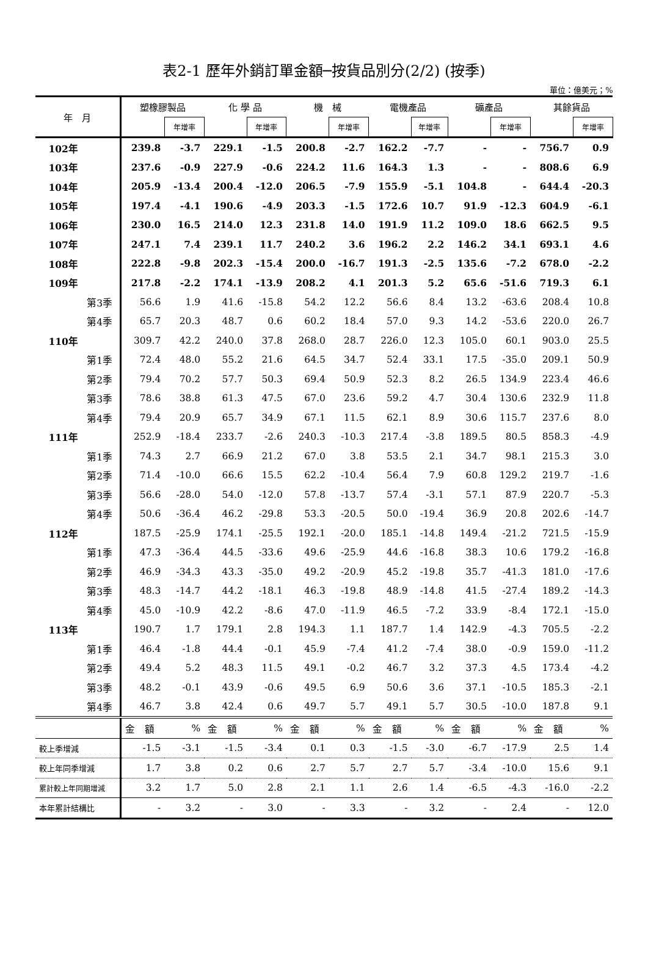表2-1 歷年外銷訂單金額─按貨品別分(2/2) (按季)
單位：億美元；%
| 年 月 | 塑橡膠製品 | | 化 學 品 | | 機 械 | | 電機產品 | | 礦產品 | | 其餘貨品 | |
| --- | --- | --- | --- | --- | --- | --- | --- | --- | --- | --- | --- | --- |
| | | 年增率 | | 年增率 | | 年增率 | | 年增率 | | 年增率 | | 年增率 |
| 102年 | 239.8 | -3.7 | 229.1 | -1.5 | 200.8 | -2.7 | 162.2 | -7.7 | - | - | 756.7 | 0.9 |
| 103年 | 237.6 | -0.9 | 227.9 | -0.6 | 224.2 | 11.6 | 164.3 | 1.3 | - | - | 808.6 | 6.9 |
| 104年 | 205.9 | -13.4 | 200.4 | -12.0 | 206.5 | -7.9 | 155.9 | -5.1 | 104.8 | - | 644.4 | -20.3 |
| 105年 | 197.4 | -4.1 | 190.6 | -4.9 | 203.3 | -1.5 | 172.6 | 10.7 | 91.9 | -12.3 | 604.9 | -6.1 |
| 106年 | 230.0 | 16.5 | 214.0 | 12.3 | 231.8 | 14.0 | 191.9 | 11.2 | 109.0 | 18.6 | 662.5 | 9.5 |
| 107年 | 247.1 | 7.4 | 239.1 | 11.7 | 240.2 | 3.6 | 196.2 | 2.2 | 146.2 | 34.1 | 693.1 | 4.6 |
| 108年 | 222.8 | -9.8 | 202.3 | -15.4 | 200.0 | -16.7 | 191.3 | -2.5 | 135.6 | -7.2 | 678.0 | -2.2 |
| 109年 | 217.8 | -2.2 | 174.1 | -13.9 | 208.2 | 4.1 | 201.3 | 5.2 | 65.6 | -51.6 | 719.3 | 6.1 |
| 第3季 | 56.6 | 1.9 | 41.6 | -15.8 | 54.2 | 12.2 | 56.6 | 8.4 | 13.2 | -63.6 | 208.4 | 10.8 |
| 第4季 | 65.7 | 20.3 | 48.7 | 0.6 | 60.2 | 18.4 | 57.0 | 9.3 | 14.2 | -53.6 | 220.0 | 26.7 |
| 110年 | 309.7 | 42.2 | 240.0 | 37.8 | 268.0 | 28.7 | 226.0 | 12.3 | 105.0 | 60.1 | 903.0 | 25.5 |
| 第1季 | 72.4 | 48.0 | 55.2 | 21.6 | 64.5 | 34.7 | 52.4 | 33.1 | 17.5 | -35.0 | 209.1 | 50.9 |
| 第2季 | 79.4 | 70.2 | 57.7 | 50.3 | 69.4 | 50.9 | 52.3 | 8.2 | 26.5 | 134.9 | 223.4 | 46.6 |
| 第3季 | 78.6 | 38.8 | 61.3 | 47.5 | 67.0 | 23.6 | 59.2 | 4.7 | 30.4 | 130.6 | 232.9 | 11.8 |
| 第4季 | 79.4 | 20.9 | 65.7 | 34.9 | 67.1 | 11.5 | 62.1 | 8.9 | 30.6 | 115.7 | 237.6 | 8.0 |
| 111年 | 252.9 | -18.4 | 233.7 | -2.6 | 240.3 | -10.3 | 217.4 | -3.8 | 189.5 | 80.5 | 858.3 | -4.9 |
| 第1季 | 74.3 | 2.7 | 66.9 | 21.2 | 67.0 | 3.8 | 53.5 | 2.1 | 34.7 | 98.1 | 215.3 | 3.0 |
| 第2季 | 71.4 | -10.0 | 66.6 | 15.5 | 62.2 | -10.4 | 56.4 | 7.9 | 60.8 | 129.2 | 219.7 | -1.6 |
| 第3季 | 56.6 | -28.0 | 54.0 | -12.0 | 57.8 | -13.7 | 57.4 | -3.1 | 57.1 | 87.9 | 220.7 | -5.3 |
| 第4季 | 50.6 | -36.4 | 46.2 | -29.8 | 53.3 | -20.5 | 50.0 | -19.4 | 36.9 | 20.8 | 202.6 | -14.7 |
| 112年 | 187.5 | -25.9 | 174.1 | -25.5 | 192.1 | -20.0 | 185.1 | -14.8 | 149.4 | -21.2 | 721.5 | -15.9 |
| 第1季 | 47.3 | -36.4 | 44.5 | -33.6 | 49.6 | -25.9 | 44.6 | -16.8 | 38.3 | 10.6 | 179.2 | -16.8 |
| 第2季 | 46.9 | -34.3 | 43.3 | -35.0 | 49.2 | -20.9 | 45.2 | -19.8 | 35.7 | -41.3 | 181.0 | -17.6 |
| 第3季 | 48.3 | -14.7 | 44.2 | -18.1 | 46.3 | -19.8 | 48.9 | -14.8 | 41.5 | -27.4 | 189.2 | -14.3 |
| 第4季 | 45.0 | -10.9 | 42.2 | -8.6 | 47.0 | -11.9 | 46.5 | -7.2 | 33.9 | -8.4 | 172.1 | -15.0 |
| 113年 | 190.7 | 1.7 | 179.1 | 2.8 | 194.3 | 1.1 | 187.7 | 1.4 | 142.9 | -4.3 | 705.5 | -2.2 |
| 第1季 | 46.4 | -1.8 | 44.4 | -0.1 | 45.9 | -7.4 | 41.2 | -7.4 | 38.0 | -0.9 | 159.0 | -11.2 |
| 第2季 | 49.4 | 5.2 | 48.3 | 11.5 | 49.1 | -0.2 | 46.7 | 3.2 | 37.3 | 4.5 | 173.4 | -4.2 |
| 第3季 | 48.2 | -0.1 | 43.9 | -0.6 | 49.5 | 6.9 | 50.6 | 3.6 | 37.1 | -10.5 | 185.3 | -2.1 |
| 第4季 | 46.7 | 3.8 | 42.4 | 0.6 | 49.7 | 5.7 | 49.1 | 5.7 | 30.5 | -10.0 | 187.8 | 9.1 |
| | 金 額 | % | 金 額 | % | 金 額 | % | 金 額 | % | 金 額 | % | 金 額 | % |
| 較上季增減 | -1.5 | -3.1 | -1.5 | -3.4 | 0.1 | 0.3 | -1.5 | -3.0 | -6.7 | -17.9 | 2.5 | 1.4 |
| 較上年同季增減 | 1.7 | 3.8 | 0.2 | 0.6 | 2.7 | 5.7 | 2.7 | 5.7 | -3.4 | -10.0 | 15.6 | 9.1 |
| 累計較上年同期增減 | 3.2 | 1.7 | 5.0 | 2.8 | 2.1 | 1.1 | 2.6 | 1.4 | -6.5 | -4.3 | -16.0 | -2.2 |
| 本年累計結構比 | - | 3.2 | - | 3.0 | - | 3.3 | - | 3.2 | - | 2.4 | - | 12.0 |